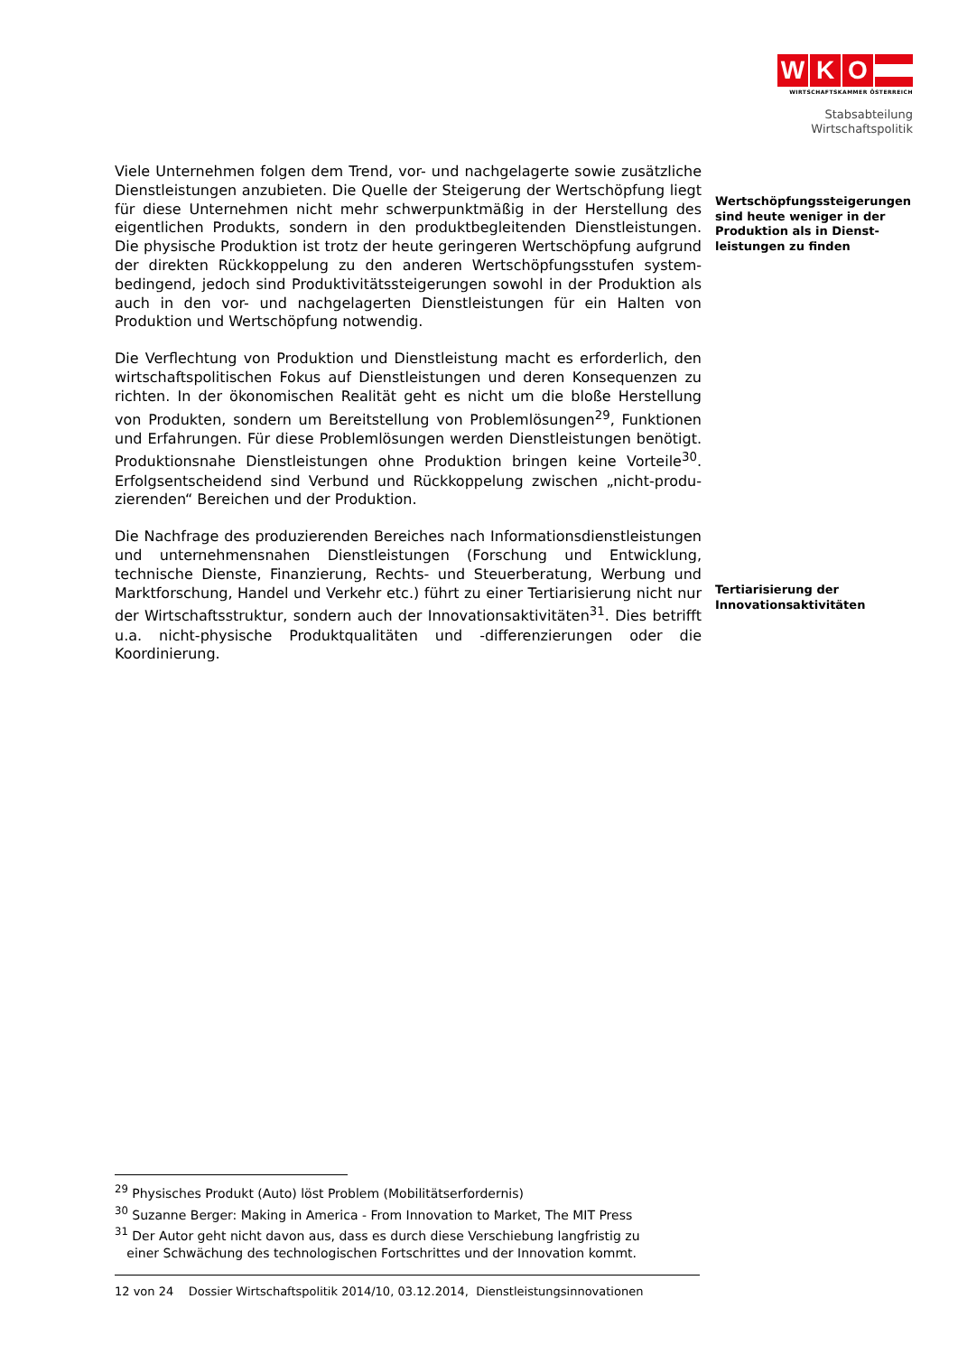W K O
WIRTSCHAFTSKAMMER ÖSTERREICH
Stabsabteilung
Wirtschaftspolitik
Viele Unternehmen folgen dem Trend, vor- und nachgelagerte sowie zusätzliche Dienstleistungen anzubieten. Die Quelle der Steigerung der Wertschöpfung liegt für diese Unternehmen nicht mehr schwerpunktmäßig in der Herstellung des eigentlichen Produkts, sondern in den produktbegleitenden Dienstleistungen. Die physische Produktion ist trotz der heute geringeren Wertschöpfung aufgrund der direkten Rückkoppelung zu den anderen Wertschöpfungsstufen system­bedingend, jedoch sind Produktivitätssteigerungen sowohl in der Produktion als auch in den vor- und nachgelagerten Dienstleistungen für ein Halten von Produktion und Wertschöpfung notwendig.
Die Verflechtung von Produktion und Dienstleistung macht es erforderlich, den wirtschaftspolitischen Fokus auf Dienstleistungen und deren Konsequenzen zu richten. In der ökonomischen Realität geht es nicht um die bloße Herstellung von Produkten, sondern um Bereitstellung von Problemlösungen<sup>29</sup>, Funktionen und Erfahrungen. Für diese Problemlösungen werden Dienstleistungen benötigt. Produktionsnahe Dienstleistungen ohne Produktion bringen keine Vorteile<sup>30</sup>. Erfolgsentscheidend sind Verbund und Rückkoppelung zwischen „nicht-produ­zierenden“ Bereichen und der Produktion.
Die Nachfrage des produzierenden Bereiches nach Informationsdienstleistungen und unternehmensnahen Dienstleistungen (Forschung und Entwicklung, technische Dienste, Finanzierung, Rechts- und Steuerberatung, Werbung und Marktforschung, Handel und Verkehr etc.) führt zu einer Tertiarisierung nicht nur der Wirtschaftsstruktur, sondern auch der Innovationsaktivitäten<sup>31</sup>. Dies betrifft u.a. nicht-physische Produktqualitäten und -differenzierungen oder die Koordinierung.
Wertschöpfungssteigerungen
sind heute weniger in der
Produktion als in Dienst-
leistungen zu finden
Tertiarisierung der
Innovationsaktivitäten
<sup>29</sup> Physisches Produkt (Auto) löst Problem (Mobilitätserfordernis)
<sup>30</sup> Suzanne Berger: Making in America - From Innovation to Market, The MIT Press
<sup>31</sup> Der Autor geht nicht davon aus, dass es durch diese Verschiebung langfristig zu
einer Schwächung des technologischen Fortschrittes und der Innovation kommt.
12 von 24 Dossier Wirtschaftspolitik 2014/10, 03.12.2014, Dienstleistungsinnovationen